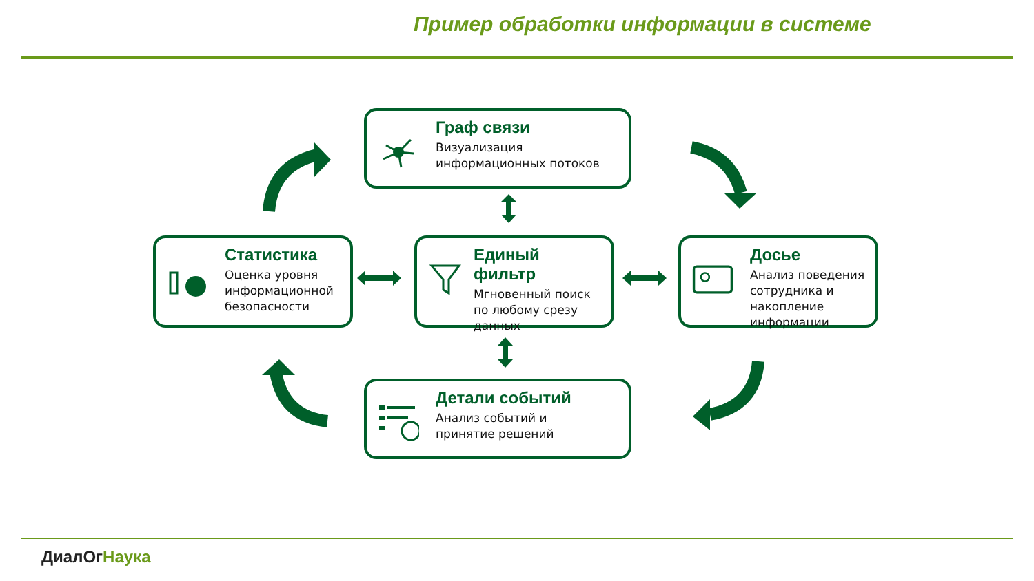Пример обработки информации в системе
Граф связи
Визуализация
информационных потоков
Статистика
Оценка уровня
информационной
безопасности
Единый фильтр
Мгновенный поиск
по любому срезу
данных
Досье
Анализ поведения
сотрудника и
накопление
информации
Детали событий
Анализ событий и
принятие решений
ДиалОг Наука